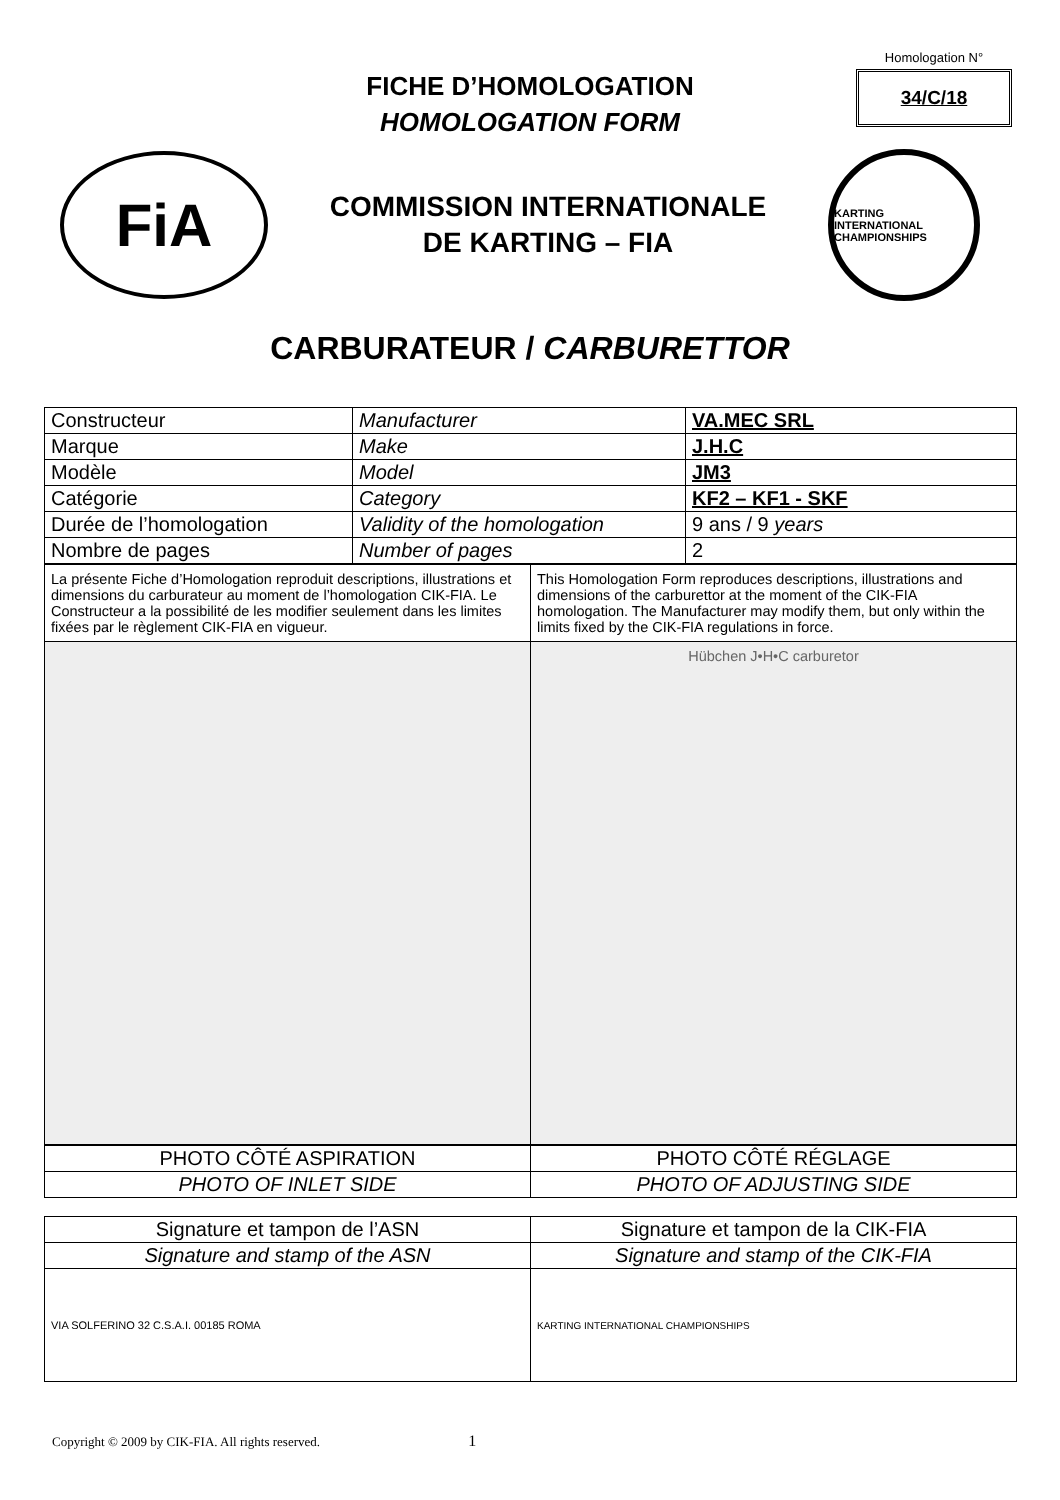Homologation N°
34/C/18
FICHE D’HOMOLOGATION
HOMOLOGATION FORM
FiA
COMMISSION INTERNATIONALE
DE KARTING – FIA
KARTING INTERNATIONAL CHAMPIONSHIPS
CARBURATEUR / CARBURETTOR
| Constructeur | Manufacturer | VA.MEC SRL |
| Marque | Make | J.H.C |
| Modèle | Model | JM3 |
| Catégorie | Category | KF2 – KF1 - SKF |
| Durée de l’homologation | Validity of the homologation | 9 ans / 9 years |
| Nombre de pages | Number of pages | 2 |
| La présente Fiche d’Homologation reproduit descriptions, illustrations et dimensions du carburateur au moment de l’homologation CIK-FIA. Le Constructeur a la possibilité de les modifier seulement dans les limites fixées par le règlement CIK-FIA en vigueur. | This Homologation Form reproduces descriptions, illustrations and dimensions of the carburettor at the moment of the CIK-FIA homologation. The Manufacturer may modify them, but only within the limits fixed by the CIK-FIA regulations in force. |
| | Hübchen J•H•C carburetor |
| PHOTO CÔTÉ ASPIRATION | PHOTO CÔTÉ RÉGLAGE |
| PHOTO OF INLET SIDE | PHOTO OF ADJUSTING SIDE |
| Signature et tampon de l’ASN | Signature et tampon de la CIK-FIA |
| Signature and stamp of the ASN | Signature and stamp of the CIK-FIA |
| VIA SOLFERINO 32 C.S.A.I. 00185 ROMA | KARTING INTERNATIONAL CHAMPIONSHIPS |
Copyright © 2009 by CIK-FIA. All rights reserved. 1